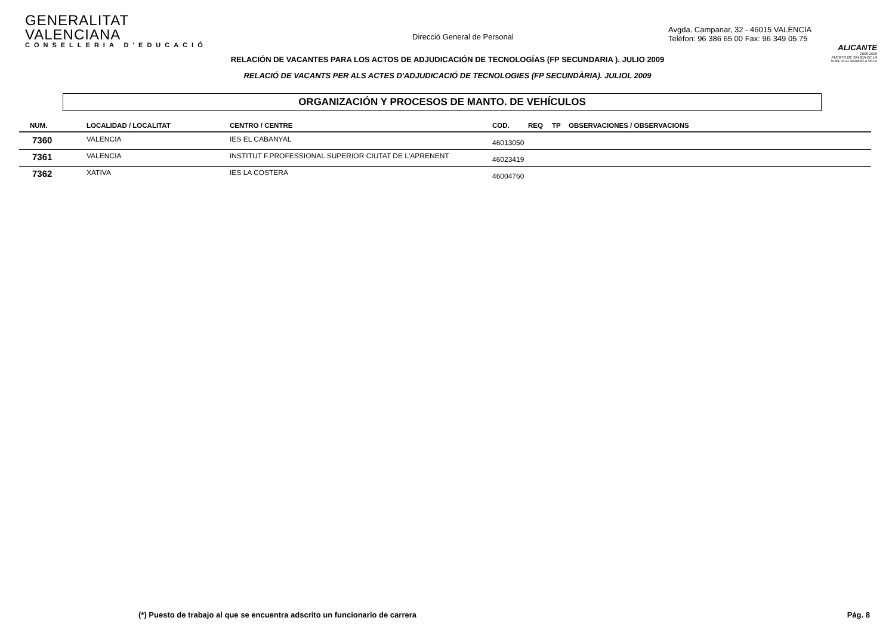GENERALITAT VALENCIANA
CONSELLERIA D'EDUCACIÓ
Direcció General de Personal
Avgda. Campanar, 32 - 46015 VALÈNCIA
Telèfon: 96 386 65 00 Fax: 96 349 05 75
ALICANTE
2008-2009
PUERTO DE SALIDA DE LA VUELTA AL MUNDO A VELA
RELACIÓN DE VACANTES PARA LOS ACTOS DE ADJUDICACIÓN DE TECNOLOGÍAS (FP SECUNDARIA ). JULIO 2009
RELACIÓ DE VACANTS PER ALS ACTES D'ADJUDICACIÓ DE TECNOLOGIES (FP SECUNDÀRIA). JULIOL 2009
ORGANIZACIÓN Y PROCESOS DE MANTO. DE VEHÍCULOS
| NUM. | LOCALIDAD / LOCALITAT | CENTRO / CENTRE | COD. | REQ | TP | OBSERVACIONES / OBSERVACIONS |
| --- | --- | --- | --- | --- | --- | --- |
| 7360 | VALENCIA | IES EL CABANYAL | 46013050 | | | |
| 7361 | VALENCIA | INSTITUT F.PROFESSIONAL SUPERIOR CIUTAT DE L'APRENENT | 46023419 | | | |
| 7362 | XATIVA | IES LA COSTERA | 46004760 | | | |
(*) Puesto de trabajo al que se encuentra adscrito un funcionario de carrera Pág. 8